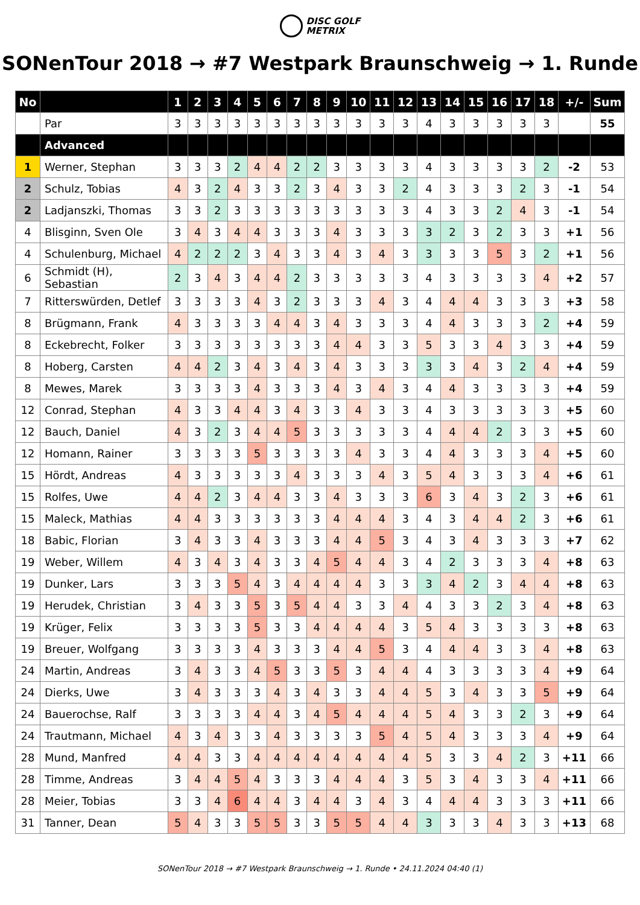DISC GOLF
METRIX
SONenTour 2018 → #7 Westpark Braunschweig → 1. Runde
| No | | 1 | 2 | 3 | 4 | 5 | 6 | 7 | 8 | 9 | 10 | 11 | 12 | 13 | 14 | 15 | 16 | 17 | 18 | +/- | Sum |
| --- | --- | --- | --- | --- | --- | --- | --- | --- | --- | --- | --- | --- | --- | --- | --- | --- | --- | --- | --- | --- | --- |
| | Par | 3 | 3 | 3 | 3 | 3 | 3 | 3 | 3 | 3 | 3 | 3 | 3 | 4 | 3 | 3 | 3 | 3 | 3 | | 55 |
| | Advanced | | | | | | | | | | | | | | | | | | | | |
| 1 | Werner, Stephan | 3 | 3 | 3 | 2 | 4 | 4 | 2 | 2 | 3 | 3 | 3 | 3 | 4 | 3 | 3 | 3 | 3 | 2 | -2 | 53 |
| 2 | Schulz, Tobias | 4 | 3 | 2 | 4 | 3 | 3 | 2 | 3 | 4 | 3 | 3 | 2 | 4 | 3 | 3 | 3 | 2 | 3 | -1 | 54 |
| 2 | Ladjanszki, Thomas | 3 | 3 | 2 | 3 | 3 | 3 | 3 | 3 | 3 | 3 | 3 | 3 | 4 | 3 | 3 | 2 | 4 | 3 | -1 | 54 |
| 4 | Blisginn, Sven Ole | 3 | 4 | 3 | 4 | 4 | 3 | 3 | 3 | 4 | 3 | 3 | 3 | 3 | 2 | 3 | 2 | 3 | 3 | +1 | 56 |
| 4 | Schulenburg, Michael | 4 | 2 | 2 | 2 | 3 | 4 | 3 | 3 | 4 | 3 | 4 | 3 | 3 | 3 | 3 | 5 | 3 | 2 | +1 | 56 |
| 6 | Schmidt (H), Sebastian | 2 | 3 | 4 | 3 | 4 | 4 | 2 | 3 | 3 | 3 | 3 | 3 | 4 | 3 | 3 | 3 | 3 | 4 | +2 | 57 |
| 7 | Ritterswürden, Detlef | 3 | 3 | 3 | 3 | 4 | 3 | 2 | 3 | 3 | 3 | 4 | 3 | 4 | 4 | 4 | 3 | 3 | 3 | +3 | 58 |
| 8 | Brügmann, Frank | 4 | 3 | 3 | 3 | 3 | 4 | 4 | 3 | 4 | 3 | 3 | 3 | 4 | 4 | 3 | 3 | 3 | 2 | +4 | 59 |
| 8 | Eckebrecht, Folker | 3 | 3 | 3 | 3 | 3 | 3 | 3 | 3 | 4 | 4 | 3 | 3 | 5 | 3 | 3 | 4 | 3 | 3 | +4 | 59 |
| 8 | Hoberg, Carsten | 4 | 4 | 2 | 3 | 4 | 3 | 4 | 3 | 4 | 3 | 3 | 3 | 3 | 3 | 4 | 3 | 2 | 4 | +4 | 59 |
| 8 | Mewes, Marek | 3 | 3 | 3 | 3 | 4 | 3 | 3 | 3 | 4 | 3 | 4 | 3 | 4 | 4 | 3 | 3 | 3 | 3 | +4 | 59 |
| 12 | Conrad, Stephan | 4 | 3 | 3 | 4 | 4 | 3 | 4 | 3 | 3 | 4 | 3 | 3 | 4 | 3 | 3 | 3 | 3 | 3 | +5 | 60 |
| 12 | Bauch, Daniel | 4 | 3 | 2 | 3 | 4 | 4 | 5 | 3 | 3 | 3 | 3 | 3 | 4 | 4 | 4 | 2 | 3 | 3 | +5 | 60 |
| 12 | Homann, Rainer | 3 | 3 | 3 | 3 | 5 | 3 | 3 | 3 | 3 | 4 | 3 | 3 | 4 | 4 | 3 | 3 | 3 | 4 | +5 | 60 |
| 15 | Hördt, Andreas | 4 | 3 | 3 | 3 | 3 | 3 | 4 | 3 | 3 | 3 | 4 | 3 | 5 | 4 | 3 | 3 | 3 | 4 | +6 | 61 |
| 15 | Rolfes, Uwe | 4 | 4 | 2 | 3 | 4 | 4 | 3 | 3 | 4 | 3 | 3 | 3 | 6 | 3 | 4 | 3 | 2 | 3 | +6 | 61 |
| 15 | Maleck, Mathias | 4 | 4 | 3 | 3 | 3 | 3 | 3 | 3 | 4 | 4 | 4 | 3 | 4 | 3 | 4 | 4 | 2 | 3 | +6 | 61 |
| 18 | Babic, Florian | 3 | 4 | 3 | 3 | 4 | 3 | 3 | 3 | 4 | 4 | 5 | 3 | 4 | 3 | 4 | 3 | 3 | 3 | +7 | 62 |
| 19 | Weber, Willem | 4 | 3 | 4 | 3 | 4 | 3 | 3 | 4 | 5 | 4 | 4 | 3 | 4 | 2 | 3 | 3 | 3 | 4 | +8 | 63 |
| 19 | Dunker, Lars | 3 | 3 | 3 | 5 | 4 | 3 | 4 | 4 | 4 | 4 | 3 | 3 | 3 | 4 | 2 | 3 | 4 | 4 | +8 | 63 |
| 19 | Herudek, Christian | 3 | 4 | 3 | 3 | 5 | 3 | 5 | 4 | 4 | 3 | 3 | 4 | 4 | 3 | 3 | 2 | 3 | 4 | +8 | 63 |
| 19 | Krüger, Felix | 3 | 3 | 3 | 3 | 5 | 3 | 3 | 4 | 4 | 4 | 4 | 3 | 5 | 4 | 3 | 3 | 3 | 3 | +8 | 63 |
| 19 | Breuer, Wolfgang | 3 | 3 | 3 | 3 | 4 | 3 | 3 | 3 | 4 | 4 | 5 | 3 | 4 | 4 | 4 | 3 | 3 | 4 | +8 | 63 |
| 24 | Martin, Andreas | 3 | 4 | 3 | 3 | 4 | 5 | 3 | 3 | 5 | 3 | 4 | 4 | 4 | 3 | 3 | 3 | 3 | 4 | +9 | 64 |
| 24 | Dierks, Uwe | 3 | 4 | 3 | 3 | 3 | 4 | 3 | 4 | 3 | 3 | 4 | 4 | 5 | 3 | 4 | 3 | 3 | 5 | +9 | 64 |
| 24 | Bauerochse, Ralf | 3 | 3 | 3 | 3 | 4 | 4 | 3 | 4 | 5 | 4 | 4 | 4 | 5 | 4 | 3 | 3 | 2 | 3 | +9 | 64 |
| 24 | Trautmann, Michael | 4 | 3 | 4 | 3 | 3 | 4 | 3 | 3 | 3 | 3 | 5 | 4 | 5 | 4 | 3 | 3 | 3 | 4 | +9 | 64 |
| 28 | Mund, Manfred | 4 | 4 | 3 | 3 | 4 | 4 | 4 | 4 | 4 | 4 | 4 | 4 | 5 | 3 | 3 | 4 | 2 | 3 | +11 | 66 |
| 28 | Timme, Andreas | 3 | 4 | 4 | 5 | 4 | 3 | 3 | 3 | 4 | 4 | 4 | 3 | 5 | 3 | 4 | 3 | 3 | 4 | +11 | 66 |
| 28 | Meier, Tobias | 3 | 3 | 4 | 6 | 4 | 4 | 3 | 4 | 4 | 3 | 4 | 3 | 4 | 4 | 4 | 3 | 3 | 3 | +11 | 66 |
| 31 | Tanner, Dean | 5 | 4 | 3 | 3 | 5 | 5 | 3 | 3 | 5 | 5 | 4 | 4 | 3 | 3 | 3 | 4 | 3 | 3 | +13 | 68 |
SONenTour 2018 → #7 Westpark Braunschweig → 1. Runde • 24.11.2024 04:40 (1)